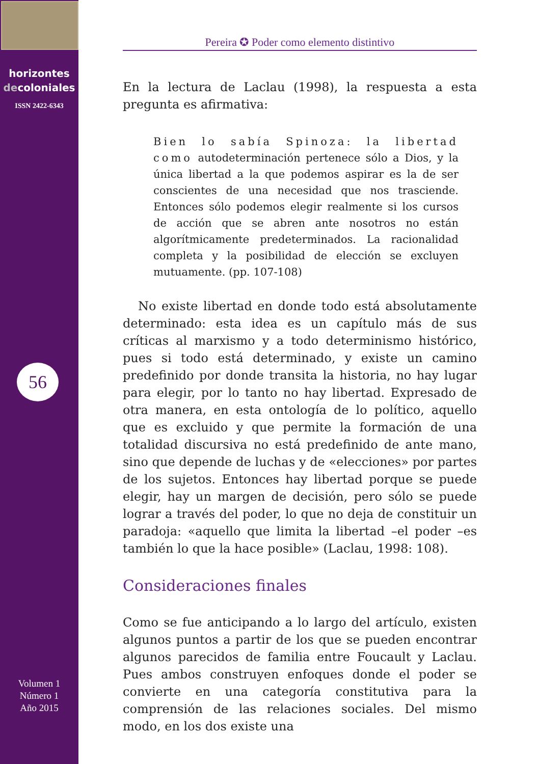horizontes
decoloniales
ISSN 2422-6343
56
Volumen 1
Número 1
Año 2015
Pereira ✪ Poder como elemento distintivo
En la lectura de Laclau (1998), la respuesta a esta pregunta es afirmativa:
Bien lo sabía Spinoza: la libertad como autodeterminación pertenece sólo a Dios, y la única libertad a la que podemos aspirar es la de ser conscientes de una necesidad que nos trasciende. Entonces sólo podemos elegir realmente si los cursos de acción que se abren ante nosotros no están algorítmicamente predeterminados. La racionalidad completa y la posibilidad de elección se excluyen mutuamente. (pp. 107-108)
No existe libertad en donde todo está absolutamente determinado: esta idea es un capítulo más de sus críticas al marxismo y a todo determinismo histórico, pues si todo está determinado, y existe un camino predefinido por donde transita la historia, no hay lugar para elegir, por lo tanto no hay libertad. Expresado de otra manera, en esta ontología de lo político, aquello que es excluido y que permite la formación de una totalidad discursiva no está predefinido de ante mano, sino que depende de luchas y de «elecciones» por partes de los sujetos. Entonces hay libertad porque se puede elegir, hay un margen de decisión, pero sólo se puede lograr a través del poder, lo que no deja de constituir un paradoja: «aquello que limita la libertad –el poder –es también lo que la hace posible» (Laclau, 1998: 108).
Consideraciones finales
Como se fue anticipando a lo largo del artículo, existen algunos puntos a partir de los que se pueden encontrar algunos parecidos de familia entre Foucault y Laclau. Pues ambos construyen enfoques donde el poder se convierte en una categoría constitutiva para la comprensión de las relaciones sociales. Del mismo modo, en los dos existe una